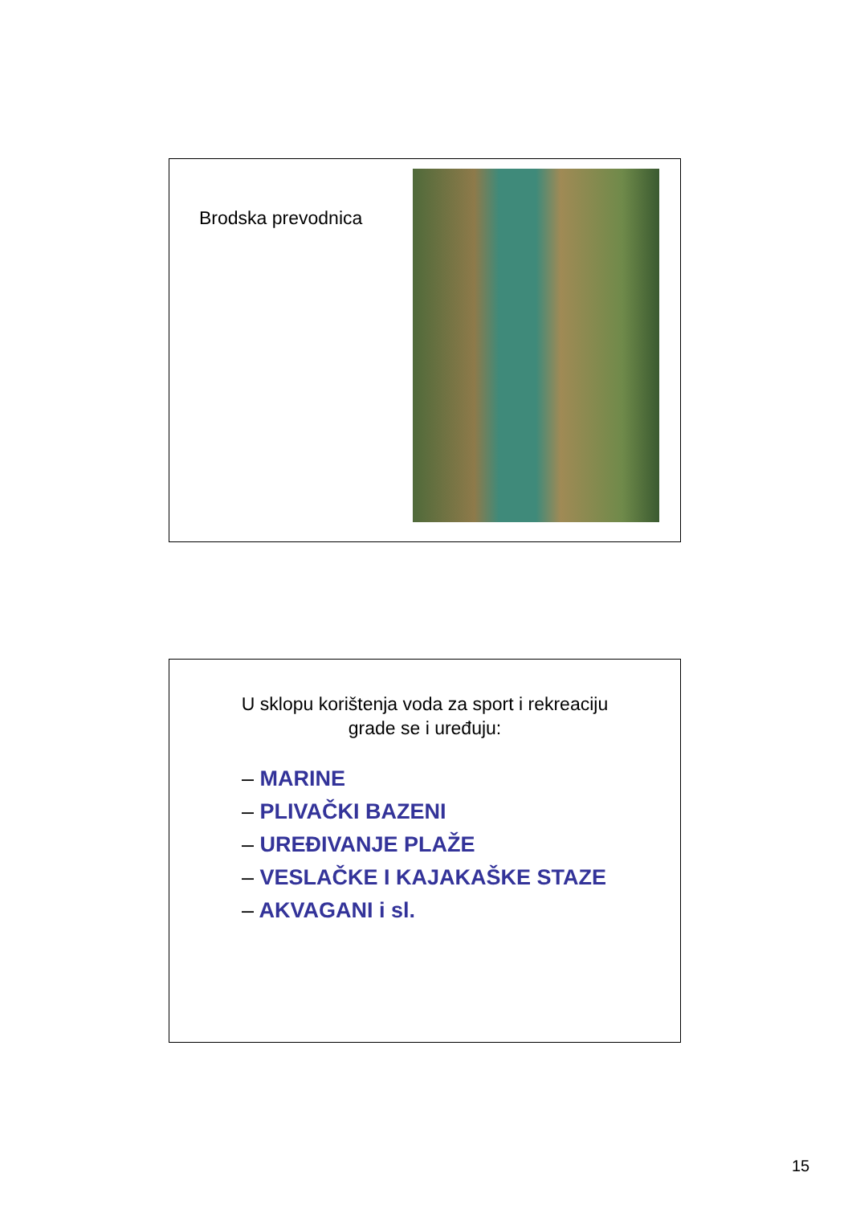Brodska prevodnica
U sklopu korištenja voda za sport i rekreaciju
grade se i uređuju:
– MARINE
– PLIVAČKI BAZENI
– UREĐIVANJE PLAŽE
– VESLAČKE I KAJAKAŠKE STAZE
– AKVAGANI i sl.
15